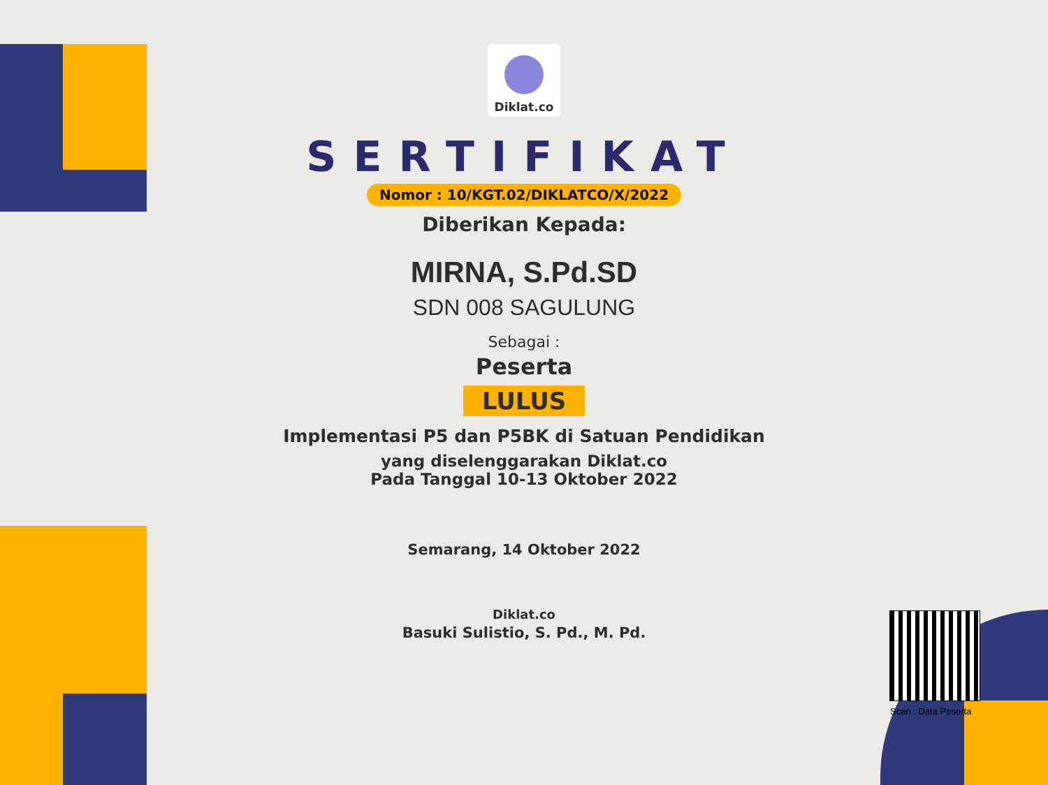Diklat.co
SERTIFIKAT
Nomor : 10/KGT.02/DIKLATCO/X/2022
Diberikan Kepada:
MIRNA, S.Pd.SD
SDN 008 SAGULUNG
Sebagai :
Peserta
LULUS
Implementasi P5 dan P5BK di Satuan Pendidikan
yang diselenggarakan Diklat.co
Pada Tanggal 10-13 Oktober 2022
Semarang, 14 Oktober 2022
Diklat.co
Basuki Sulistio, S. Pd., M. Pd.
Scan : Data Peserta